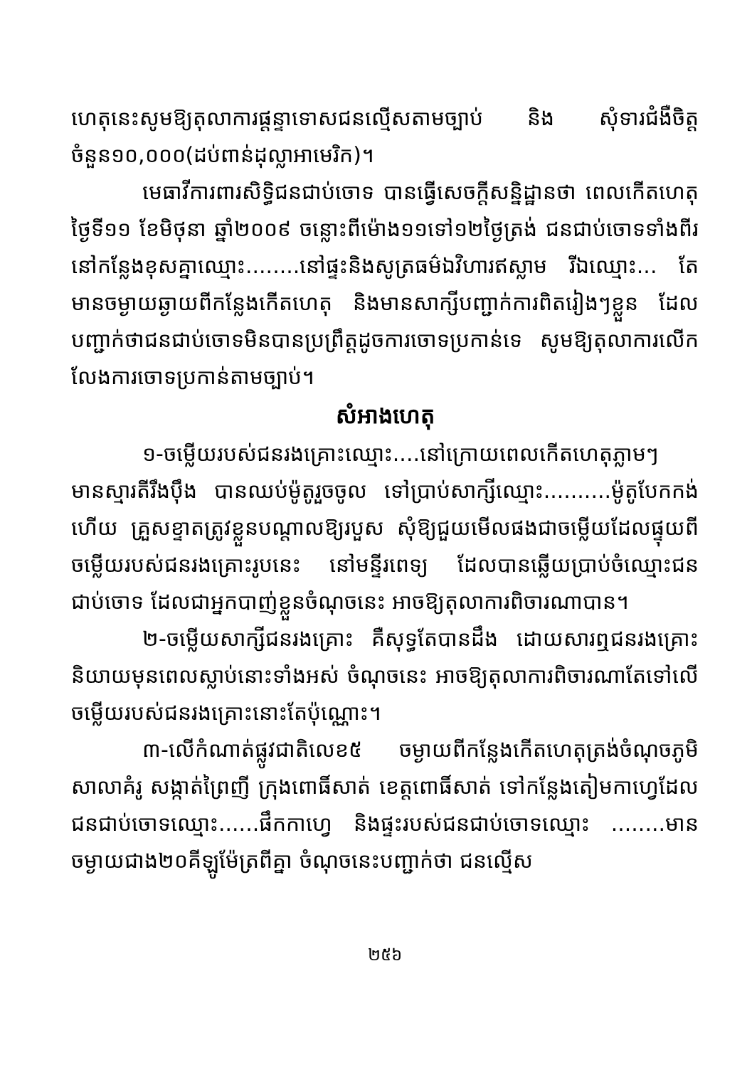ហេតុនេះសូមឱ្យតុលាការផ្តន្ទាទោសជនល្មើសតាមច្បាប់ និង សុំទារជំងឺចិត្ត ចំនួន១០,០០០(ដប់ពាន់ដុល្លាអាមេរិក)។
មេធាវីការពារសិទ្ធិជនជាប់ចោទ បានធ្វើសេចក្តីសន្និដ្ឋានថា ពេលកើតហេតុថ្ងៃទី១១ ខែមិថុនា ឆ្នាំ២០០៩ ចន្លោះពីម៉ោង១១ទៅ១២ថ្ងៃត្រង់ ជនជាប់ចោទទាំងពីរនៅកន្លែងខុសគ្នាឈ្មោះ........នៅផ្ទះនិងសូត្រធម៌ឯវិហារឥស្លាម រីឯឈ្មោះ... តែមានចម្ងាយឆ្ងាយពីកន្លែងកើតហេតុ និងមានសាក្សីបញ្ជាក់ការពិតរៀងៗខ្លួន ដែលបញ្ជាក់ថាជនជាប់ចោទមិនបានប្រព្រឹត្តដូចការចោទប្រកាន់ទេ សូមឱ្យតុលាការលើកលែងការចោទប្រកាន់តាមច្បាប់។
សំអាងហេតុ
១-ចម្លើយរបស់ជនរងគ្រោះឈ្មោះ....នៅក្រោយពេលកើតហេតុភ្លាមៗ មានស្មារតីរឹងប៉ឹង បានឈប់ម៉ូតូរួចចូល ទៅប្រាប់សាក្សីឈ្មោះ..........ម៉ូតូបែកកង់ហើយ គ្រួសខ្ទាតត្រូវខ្លួនបណ្តាលឱ្យរបួស សុំឱ្យជួយមើលផងជាចម្លើយដែលផ្ទុយពីចម្លើយរបស់ជនរងគ្រោះរូបនេះ នៅមន្ទីរពេទ្យ ដែលបានឆ្លើយប្រាប់ចំឈ្មោះជនជាប់ចោទ ដែលជាអ្នកបាញ់ខ្លួនចំណុចនេះ អាចឱ្យតុលាការពិចារណាបាន។
២-ចម្លើយសាក្សីជនរងគ្រោះ គឺសុទ្ធតែបានដឹង ដោយសារឮជនរងគ្រោះនិយាយមុនពេលស្លាប់នោះទាំងអស់ ចំណុចនេះ អាចឱ្យតុលាការពិចារណាតែទៅលើចម្លើយរបស់ជនរងគ្រោះនោះតែប៉ុណ្ណោះ។
៣-លើកំណាត់ផ្លូវជាតិលេខ៥ ចម្ងាយពីកន្លែងកើតហេតុត្រង់ចំណុចភូមិសាលាគំរូ សង្កាត់ព្រៃញី ក្រុងពោធិ៍សាត់ ខេត្តពោធិ៍សាត់ ទៅកន្លែងតៀមកាហ្វេដែលជនជាប់ចោទឈ្មោះ......ផឹកកាហ្វេ និងផ្ទះរបស់ជនជាប់ចោទឈ្មោះ ........មាន ចម្ងាយជាង២០គីឡូម៉ែត្រពីគ្នា ចំណុចនេះបញ្ជាក់ថា ជនល្មើស
២៥៦